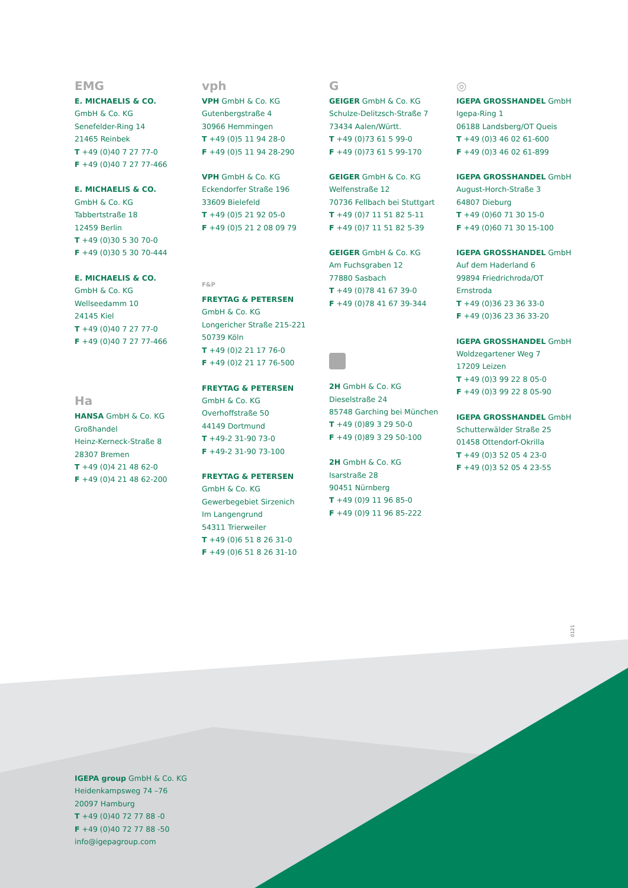EMG
E. MICHAELIS & CO.
GmbH & Co. KG
Senefelder-Ring 14
21465 Reinbek
T +49 (0)40 7 27 77-0
F +49 (0)40 7 27 77-466
E. MICHAELIS & CO.
GmbH & Co. KG
Tabbertstraße 18
12459 Berlin
T +49 (0)30 5 30 70-0
F +49 (0)30 5 30 70-444
E. MICHAELIS & CO.
GmbH & Co. KG
Wellseedamm 10
24145 Kiel
T +49 (0)40 7 27 77-0
F +49 (0)40 7 27 77-466
Ha
HANSA GmbH & Co. KG
Großhandel
Heinz-Kerneck-Straße 8
28307 Bremen
T +49 (0)4 21 48 62-0
F +49 (0)4 21 48 62-200
vph
VPH GmbH & Co. KG
Gutenbergstraße 4
30966 Hemmingen
T +49 (0)5 11 94 28-0
F +49 (0)5 11 94 28-290
VPH GmbH & Co. KG
Eckendorfer Straße 196
33609 Bielefeld
T +49 (0)5 21 92 05-0
F +49 (0)5 21 2 08 09 79
F&P
FREYTAG & PETERSEN
GmbH & Co. KG
Longericher Straße 215-221
50739 Köln
T +49 (0)2 21 17 76-0
F +49 (0)2 21 17 76-500
FREYTAG & PETERSEN
GmbH & Co. KG
Overhoffstraße 50
44149 Dortmund
T +49-2 31-90 73-0
F +49-2 31-90 73-100
FREYTAG & PETERSEN
GmbH & Co. KG
Gewerbegebiet Sirzenich
Im Langengrund
54311 Trierweiler
T +49 (0)6 51 8 26 31-0
F +49 (0)6 51 8 26 31-10
G
GEIGER GmbH & Co. KG
Schulze-Delitzsch-Straße 7
73434 Aalen/Württ.
T +49 (0)73 61 5 99-0
F +49 (0)73 61 5 99-170
GEIGER GmbH & Co. KG
Welfenstraße 12
70736 Fellbach bei Stuttgart
T +49 (0)7 11 51 82 5-11
F +49 (0)7 11 51 82 5-39
GEIGER GmbH & Co. KG
Am Fuchsgraben 12
77880 Sasbach
T +49 (0)78 41 67 39-0
F +49 (0)78 41 67 39-344
2H GmbH & Co. KG
Dieselstraße 24
85748 Garching bei München
T +49 (0)89 3 29 50-0
F +49 (0)89 3 29 50-100
2H GmbH & Co. KG
Isarstraße 28
90451 Nürnberg
T +49 (0)9 11 96 85-0
F +49 (0)9 11 96 85-222
◎
IGEPA GROSSHANDEL GmbH
Igepa-Ring 1
06188 Landsberg/OT Queis
T +49 (0)3 46 02 61-600
F +49 (0)3 46 02 61-899
IGEPA GROSSHANDEL GmbH
August-Horch-Straße 3
64807 Dieburg
T +49 (0)60 71 30 15-0
F +49 (0)60 71 30 15-100
IGEPA GROSSHANDEL GmbH
Auf dem Haderland 6
99894 Friedrichroda/OT
Ernstroda
T +49 (0)36 23 36 33-0
F +49 (0)36 23 36 33-20
IGEPA GROSSHANDEL GmbH
Woldzegartener Weg 7
17209 Leizen
T +49 (0)3 99 22 8 05-0
F +49 (0)3 99 22 8 05-90
IGEPA GROSSHANDEL GmbH
Schutterwälder Straße 25
01458 Ottendorf-Okrilla
T +49 (0)3 52 05 4 23-0
F +49 (0)3 52 05 4 23-55
0121
IGEPA group GmbH & Co. KG
Heidenkampsweg 74 –76
20097 Hamburg
T +49 (0)40 72 77 88 -0
F +49 (0)40 72 77 88 -50
info@igepagroup.com